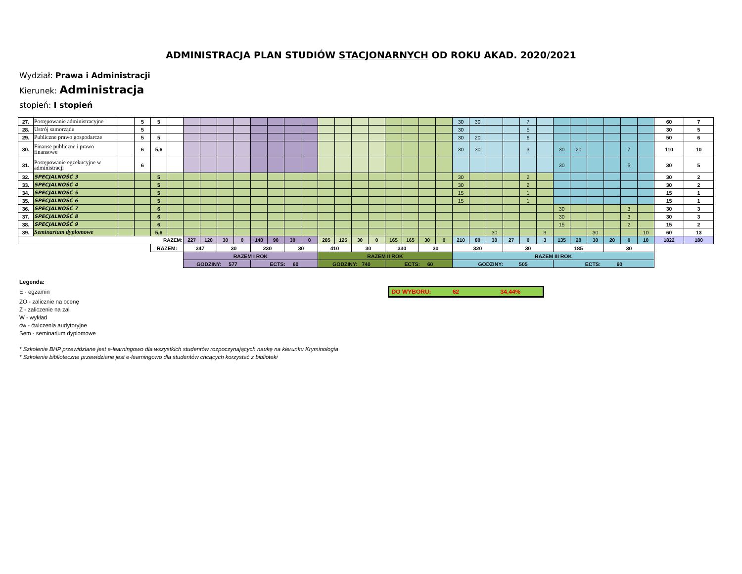ADMINISTRACJA PLAN STUDIÓW STACJONARNYCH OD ROKU AKAD. 2020/2021
Wydział: Prawa i Administracji
Kierunek: Administracja
stopień: I stopień
| 27. | Postępowanie administracyjne | | 5 | 5 | | | | | | | | | | | | | | | | | | 30 | 30 | | | 7 | | | | | | | | 60 | 7 |
| 28. | Ustrój samorządu | | 5 | | | | | | | | | | | | | | | | | | | 30 | | | | 5 | | | | | | | | 30 | 5 |
| 29. | Publiczne prawo gospodarcze | | 5 | 5 | | | | | | | | | | | | | | | | | | 30 | 20 | | | 6 | | | | | | | | 50 | 6 |
| 30. | Finanse publiczne i prawo finansowe | | 6 | 5,6 | | | | | | | | | | | | | | | | | | 30 | 30 | | | 3 | | 30 | 20 | | | 7 | | 110 | 10 |
| 31. | Postępowanie egzekucyjne w administracji | | 6 | | | | | | | | | | | | | | | | | | | | | | | | | 30 | | | | 5 | | 30 | 5 |
| 32. | SPECJALNOŚĆ 3 | | | 5 | | | | | | | | | | | | | | | | | | 30 | | | | 2 | | | | | | | | 30 | 2 |
| 33. | SPECJALNOŚĆ 4 | | | 5 | | | | | | | | | | | | | | | | | | 30 | | | | 2 | | | | | | | | 30 | 2 |
| 34. | SPECJALNOŚĆ 5 | | | 5 | | | | | | | | | | | | | | | | | | 15 | | | | 1 | | | | | | | | 15 | 1 |
| 35. | SPECJALNOŚĆ 6 | | | 5 | | | | | | | | | | | | | | | | | | 15 | | | | 1 | | | | | | | | 15 | 1 |
| 36. | SPECJALNOŚĆ 7 | | | 6 | | | | | | | | | | | | | | | | | | | | | | | | 30 | | | | 3 | | 30 | 3 |
| 37. | SPECJALNOŚĆ 8 | | | 6 | | | | | | | | | | | | | | | | | | | | | | | | 30 | | | | 3 | | 30 | 3 |
| 38. | SPECJALNOŚĆ 9 | | | 6 | | | | | | | | | | | | | | | | | | | | | | | | 15 | | | | 2 | | 15 | 2 |
| 39. | Seminarium dyplomowe | | | 5,6 | | | | | | | | | | | | | | | | | | | | 30 | | | 3 | | | 30 | | | 10 | 60 | 13 |
| RAZEM: | | | | | | 227 | 120 | 30 | 0 | 140 | 90 | 30 | 0 | 285 | 125 | 30 | 0 | 165 | 165 | 30 | 0 | 210 | 80 | 30 | 27 | 0 | 3 | 135 | 20 | 30 | 20 | 0 | 10 | 1822 | 180 |
| | | | | RAZEM: | | 347 | | 30 | | 230 | | 30 | | 410 | | 30 | | 330 | | 30 | | 320 | | | 30 | | | 185 | | | 30 | | | | |
| | | | | | | RAZEM I ROK | | | | | | | | RAZEM II ROK | | | | | | | | RAZEM III ROK | | | | | | | | | | | | | |
| | | | | | | GODZINY: 577 | | | | ECTS: 60 | | | | GODZINY: 740 | | | | ECTS: 60 | | | | GODZINY: 505 | | | | | | ECTS: 60 | | | | | | | |
Legenda:
E - egzamin DO WYBORU: 62 34,44%
ZO - zalicznie na ocenę
Z - zaliczenie na zal
W - wykład
ćw - ćwiczenia audytoryjne
Sem - seminarium dyplomowe
* Szkolenie BHP przewidziane jest e-learningowo dla wszystkich studentów rozpoczynających naukę na kierunku Kryminologia
* Szkolenie biblioteczne przewidziane jest e-learningowo dla studentów chcących korzystać z biblioteki